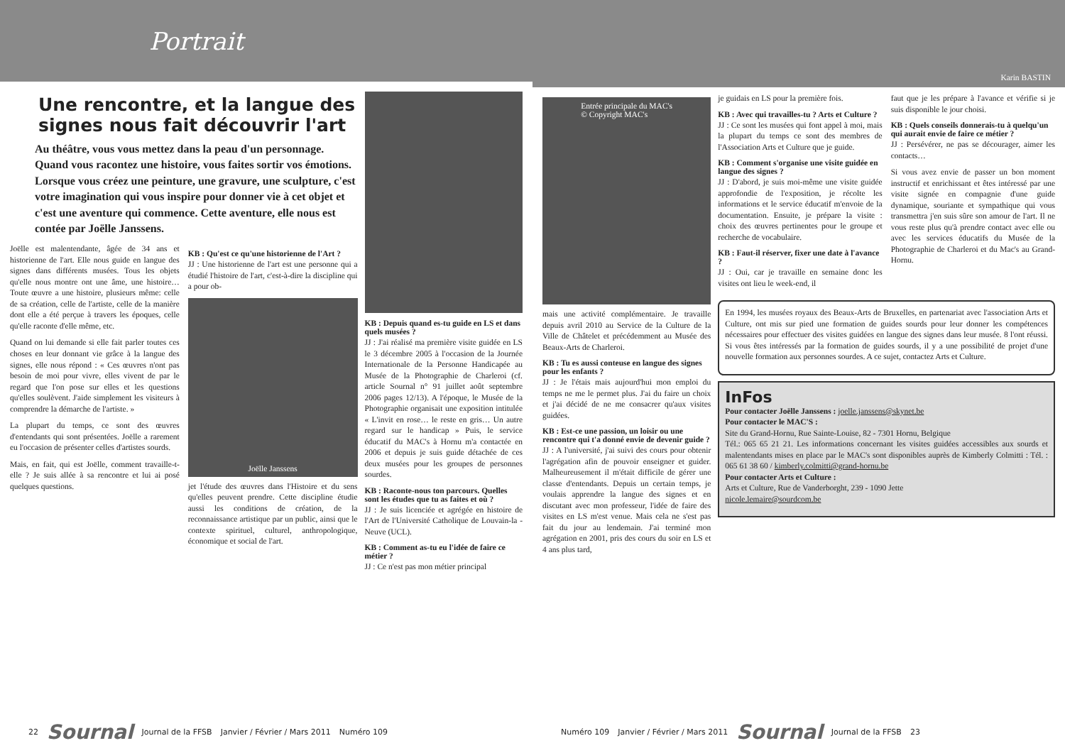Portrait
Une rencontre, et la langue des signes nous fait découvrir l'art
Au théâtre, vous vous mettez dans la peau d'un personnage. Quand vous racontez une histoire, vous faites sortir vos émotions. Lorsque vous créez une peinture, une gravure, une sculpture, c'est votre imagination qui vous inspire pour donner vie à cet objet et c'est une aventure qui commence. Cette aventure, elle nous est contée par Joëlle Janssens.
Joëlle est malentendante, âgée de 34 ans et historienne de l'art. Elle nous guide en langue des signes dans différents musées. Tous les objets qu'elle nous montre ont une âme, une histoire… Toute œuvre a une histoire, plusieurs même: celle de sa création, celle de l'artiste, celle de la manière dont elle a été perçue à travers les époques, celle qu'elle raconte d'elle même, etc.
Quand on lui demande si elle fait parler toutes ces choses en leur donnant vie grâce à la langue des signes, elle nous répond : « Ces œuvres n'ont pas besoin de moi pour vivre, elles vivent de par le regard que l'on pose sur elles et les questions qu'elles soulèvent. J'aide simplement les visiteurs à comprendre la démarche de l'artiste. »
La plupart du temps, ce sont des œuvres d'entendants qui sont présentées. Joëlle a rarement eu l'occasion de présenter celles d'artistes sourds.
Mais, en fait, qui est Joëlle, comment travaille-t-elle ? Je suis allée à sa rencontre et lui ai posé quelques questions.
KB : Qu'est ce qu'une historienne de l'Art ?
JJ : Une historienne de l'art est une personne qui a étudié l'histoire de l'art, c'est-à-dire la discipline qui a pour ob-
Joëlle Janssens
jet l'étude des œuvres dans l'Histoire et du sens qu'elles peuvent prendre. Cette discipline étudie aussi les conditions de création, de la reconnaissance artistique par un public, ainsi que le contexte spirituel, culturel, anthropologique, économique et social de l'art.
KB : Depuis quand es-tu guide en LS et dans quels musées ?
JJ : J'ai réalisé ma première visite guidée en LS le 3 décembre 2005 à l'occasion de la Journée Internationale de la Personne Handicapée au Musée de la Photographie de Charleroi (cf. article Sournal n° 91 juillet août septembre 2006 pages 12/13). A l'époque, le Musée de la Photographie organisait une exposition intitulée « L'invit en rose… le reste en gris… Un autre regard sur le handicap » Puis, le service éducatif du MAC's à Hornu m'a contactée en 2006 et depuis je suis guide détachée de ces deux musées pour les groupes de personnes sourdes.
KB : Raconte-nous ton parcours. Quelles sont les études que tu as faites et où ?
JJ : Je suis licenciée et agrégée en histoire de l'Art de l'Université Catholique de Louvain-la -Neuve (UCL).
KB : Comment as-tu eu l'idée de faire ce métier ?
JJ : Ce n'est pas mon métier principal
22 Sournal Journal de la FFSB Janvier / Février / Mars 2011 Numéro 109
Karin BASTIN
Entrée principale du MAC's
© Copyright MAC's
mais une activité complémentaire. Je travaille depuis avril 2010 au Service de la Culture de la Ville de Châtelet et précédemment au Musée des Beaux-Arts de Charleroi.
KB : Tu es aussi conteuse en langue des signes pour les enfants ?
JJ : Je l'étais mais aujourd'hui mon emploi du temps ne me le permet plus. J'ai du faire un choix et j'ai décidé de ne me consacrer qu'aux visites guidées.
KB : Est-ce une passion, un loisir ou une rencontre qui t'a donné envie de devenir guide ?
JJ : A l'université, j'ai suivi des cours pour obtenir l'agrégation afin de pouvoir enseigner et guider. Malheureusement il m'était difficile de gérer une classe d'entendants. Depuis un certain temps, je voulais apprendre la langue des signes et en discutant avec mon professeur, l'idée de faire des visites en LS m'est venue. Mais cela ne s'est pas fait du jour au lendemain. J'ai terminé mon agrégation en 2001, pris des cours du soir en LS et 4 ans plus tard,
je guidais en LS pour la première fois.
KB : Avec qui travailles-tu ? Arts et Culture ?
JJ : Ce sont les musées qui font appel à moi, mais la plupart du temps ce sont des membres de l'Association Arts et Culture que je guide.
KB : Comment s'organise une visite guidée en langue des signes ?
JJ : D'abord, je suis moi-même une visite guidée approfondie de l'exposition, je récolte les informations et le service éducatif m'envoie de la documentation. Ensuite, je prépare la visite : choix des œuvres pertinentes pour le groupe et recherche de vocabulaire.
KB : Faut-il réserver, fixer une date à l'avance ?
JJ : Oui, car je travaille en semaine donc les visites ont lieu le week-end, il
faut que je les prépare à l'avance et vérifie si je suis disponible le jour choisi.
KB : Quels conseils donnerais-tu à quelqu'un qui aurait envie de faire ce métier ?
JJ : Persévérer, ne pas se décourager, aimer les contacts…
Si vous avez envie de passer un bon moment instructif et enrichissant et êtes intéressé par une visite signée en compagnie d'une guide dynamique, souriante et sympathique qui vous transmettra j'en suis sûre son amour de l'art. Il ne vous reste plus qu'à prendre contact avec elle ou avec les services éducatifs du Musée de la Photographie de Charleroi et du Mac's au Grand-Hornu.
En 1994, les musées royaux des Beaux-Arts de Bruxelles, en partenariat avec l'association Arts et Culture, ont mis sur pied une formation de guides sourds pour leur donner les compétences nécessaires pour effectuer des visites guidées en langue des signes dans leur musée. 8 l'ont réussi. Si vous êtes intéressés par la formation de guides sourds, il y a une possibilité de projet d'une nouvelle formation aux personnes sourdes. A ce sujet, contactez Arts et Culture.
InFos
Pour contacter Joëlle Janssens : joelle.janssens@skynet.be
Pour contacter le MAC'S :
Site du Grand-Hornu, Rue Sainte-Louise, 82 - 7301 Hornu, Belgique
Tél.: 065 65 21 21. Les informations concernant les visites guidées accessibles aux sourds et malentendants mises en place par le MAC's sont disponibles auprès de Kimberly Colmitti : Tél. : 065 61 38 60 / kimberly.colmitti@grand-hornu.be
Pour contacter Arts et Culture :
Arts et Culture, Rue de Vanderborght, 239 - 1090 Jette
nicole.lemaire@sourdcom.be
Numéro 109 Janvier / Février / Mars 2011 Sournal Journal de la FFSB 23